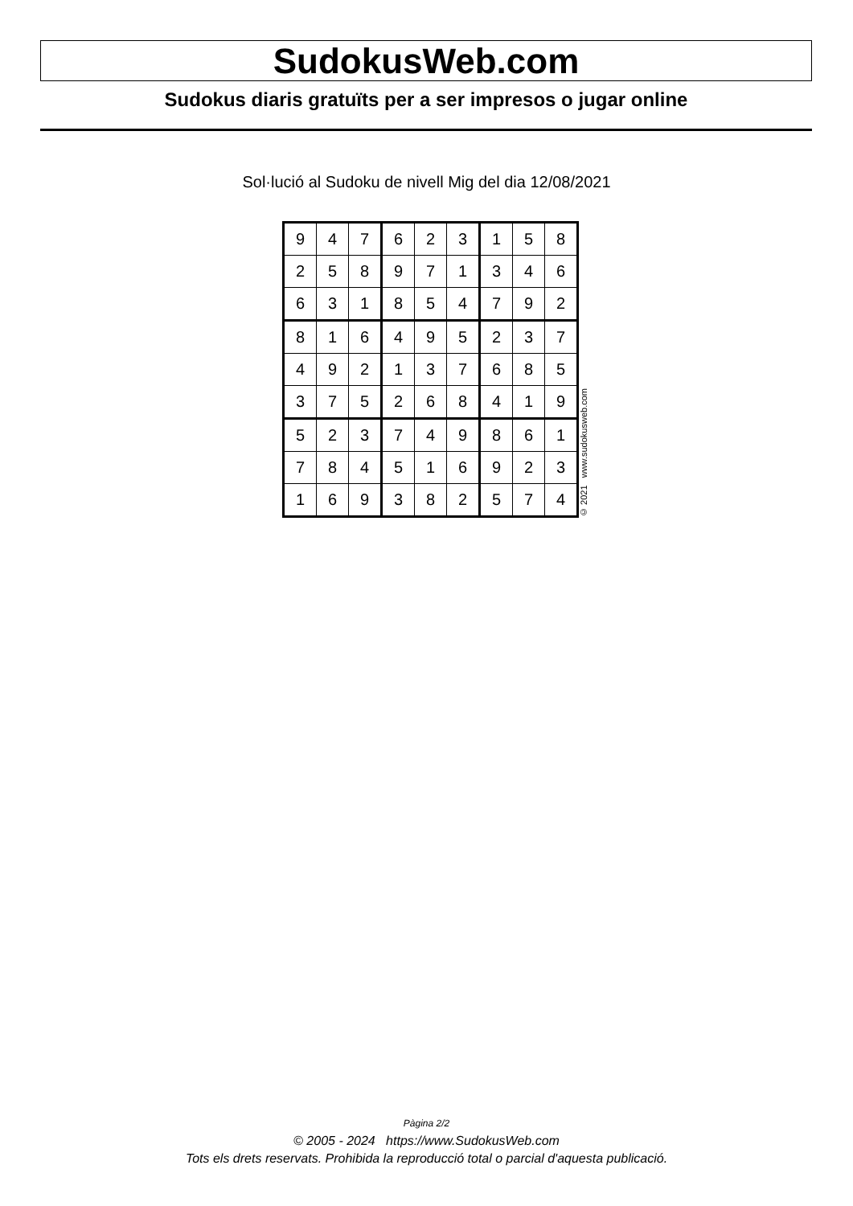SudokusWeb.com
Sudokus diaris gratuïts per a ser impresos o jugar online
Sol·lució al Sudoku de nivell Mig del dia 12/08/2021
| 9 | 4 | 7 | 6 | 2 | 3 | 1 | 5 | 8 |
| 2 | 5 | 8 | 9 | 7 | 1 | 3 | 4 | 6 |
| 6 | 3 | 1 | 8 | 5 | 4 | 7 | 9 | 2 |
| 8 | 1 | 6 | 4 | 9 | 5 | 2 | 3 | 7 |
| 4 | 9 | 2 | 1 | 3 | 7 | 6 | 8 | 5 |
| 3 | 7 | 5 | 2 | 6 | 8 | 4 | 1 | 9 |
| 5 | 2 | 3 | 7 | 4 | 9 | 8 | 6 | 1 |
| 7 | 8 | 4 | 5 | 1 | 6 | 9 | 2 | 3 |
| 1 | 6 | 9 | 3 | 8 | 2 | 5 | 7 | 4 |
© 2021 www.sudokusweb.com
Pàgina 2/2
© 2005 - 2024 https://www.SudokusWeb.com
Tots els drets reservats. Prohibida la reproducció total o parcial d'aquesta publicació.